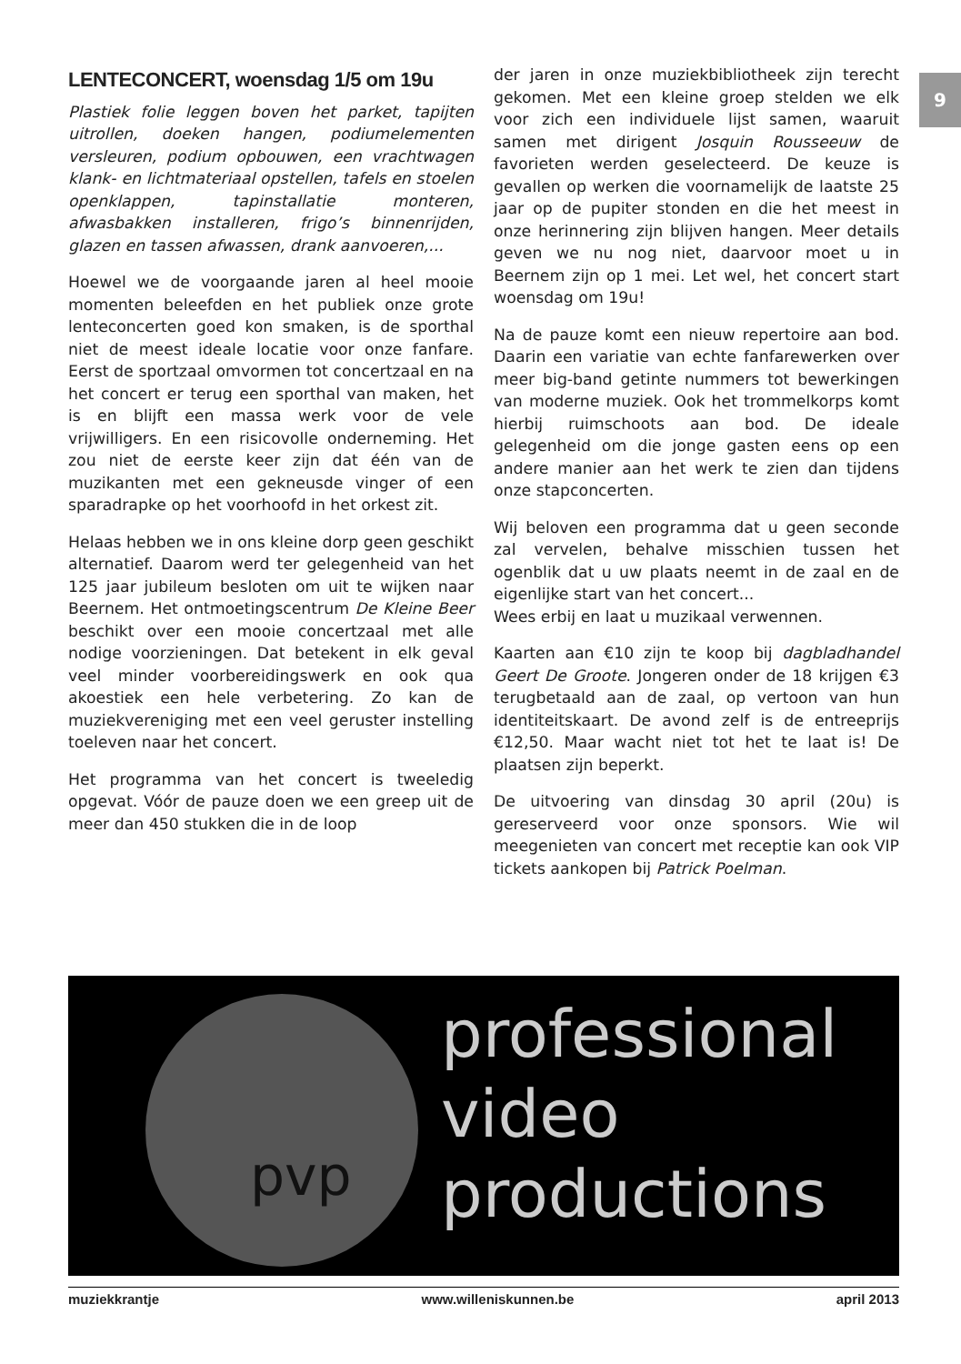9
LENTECONCERT, woensdag 1/5 om 19u
Plastiek folie leggen boven het parket, tapijten uitrollen, doeken hangen, podiumelementen versleuren, podium opbouwen, een vrachtwagen klank- en lichtmateriaal opstellen, tafels en stoelen openklappen, tapinstallatie monteren, afwasbakken installeren, frigo’s binnenrijden, glazen en tassen afwassen, drank aanvoeren,...
Hoewel we de voorgaande jaren al heel mooie momenten beleefden en het publiek onze grote lenteconcerten goed kon smaken, is de sporthal niet de meest ideale locatie voor onze fanfare. Eerst de sportzaal omvormen tot concertzaal en na het concert er terug een sporthal van maken, het is en blijft een massa werk voor de vele vrijwilligers. En een risicovolle onderneming. Het zou niet de eerste keer zijn dat één van de muzikanten met een gekneusde vinger of een sparadrapke op het voorhoofd in het orkest zit.
Helaas hebben we in ons kleine dorp geen geschikt alternatief. Daarom werd ter gelegenheid van het 125 jaar jubileum besloten om uit te wijken naar Beernem. Het ontmoetingscentrum De Kleine Beer beschikt over een mooie concertzaal met alle nodige voorzieningen. Dat betekent in elk geval veel minder voorbereidingswerk en ook qua akoestiek een hele verbetering. Zo kan de muziekvereniging met een veel geruster instelling toeleven naar het concert.
Het programma van het concert is tweeledig opgevat. Vóór de pauze doen we een greep uit de meer dan 450 stukken die in de loop
der jaren in onze muziekbibliotheek zijn terecht gekomen. Met een kleine groep stelden we elk voor zich een individuele lijst samen, waaruit samen met dirigent Josquin Rousseeuw de favorieten werden geselecteerd. De keuze is gevallen op werken die voornamelijk de laatste 25 jaar op de pupiter stonden en die het meest in onze herinnering zijn blijven hangen. Meer details geven we nu nog niet, daarvoor moet u in Beernem zijn op 1 mei. Let wel, het concert start woensdag om 19u!
Na de pauze komt een nieuw repertoire aan bod. Daarin een variatie van echte fanfarewerken over meer big-band getinte nummers tot bewerkingen van moderne muziek. Ook het trommelkorps komt hierbij ruimschoots aan bod. De ideale gelegenheid om die jonge gasten eens op een andere manier aan het werk te zien dan tijdens onze stapconcerten.
Wij beloven een programma dat u geen seconde zal vervelen, behalve misschien tussen het ogenblik dat u uw plaats neemt in de zaal en de eigenlijke start van het concert...
Wees erbij en laat u muzikaal verwennen.
Kaarten aan €10 zijn te koop bij dagbladhandel Geert De Groote. Jongeren onder de 18 krijgen €3 terugbetaald aan de zaal, op vertoon van hun identiteitskaart. De avond zelf is de entreeprijs €12,50. Maar wacht niet tot het te laat is! De plaatsen zijn beperkt.
De uitvoering van dinsdag 30 april (20u) is gereserveerd voor onze sponsors. Wie wil meegenieten van concert met receptie kan ook VIP tickets aankopen bij Patrick Poelman.
pvp
professional
video
productions
muziekkrantje www.willeniskunnen.be april 2013